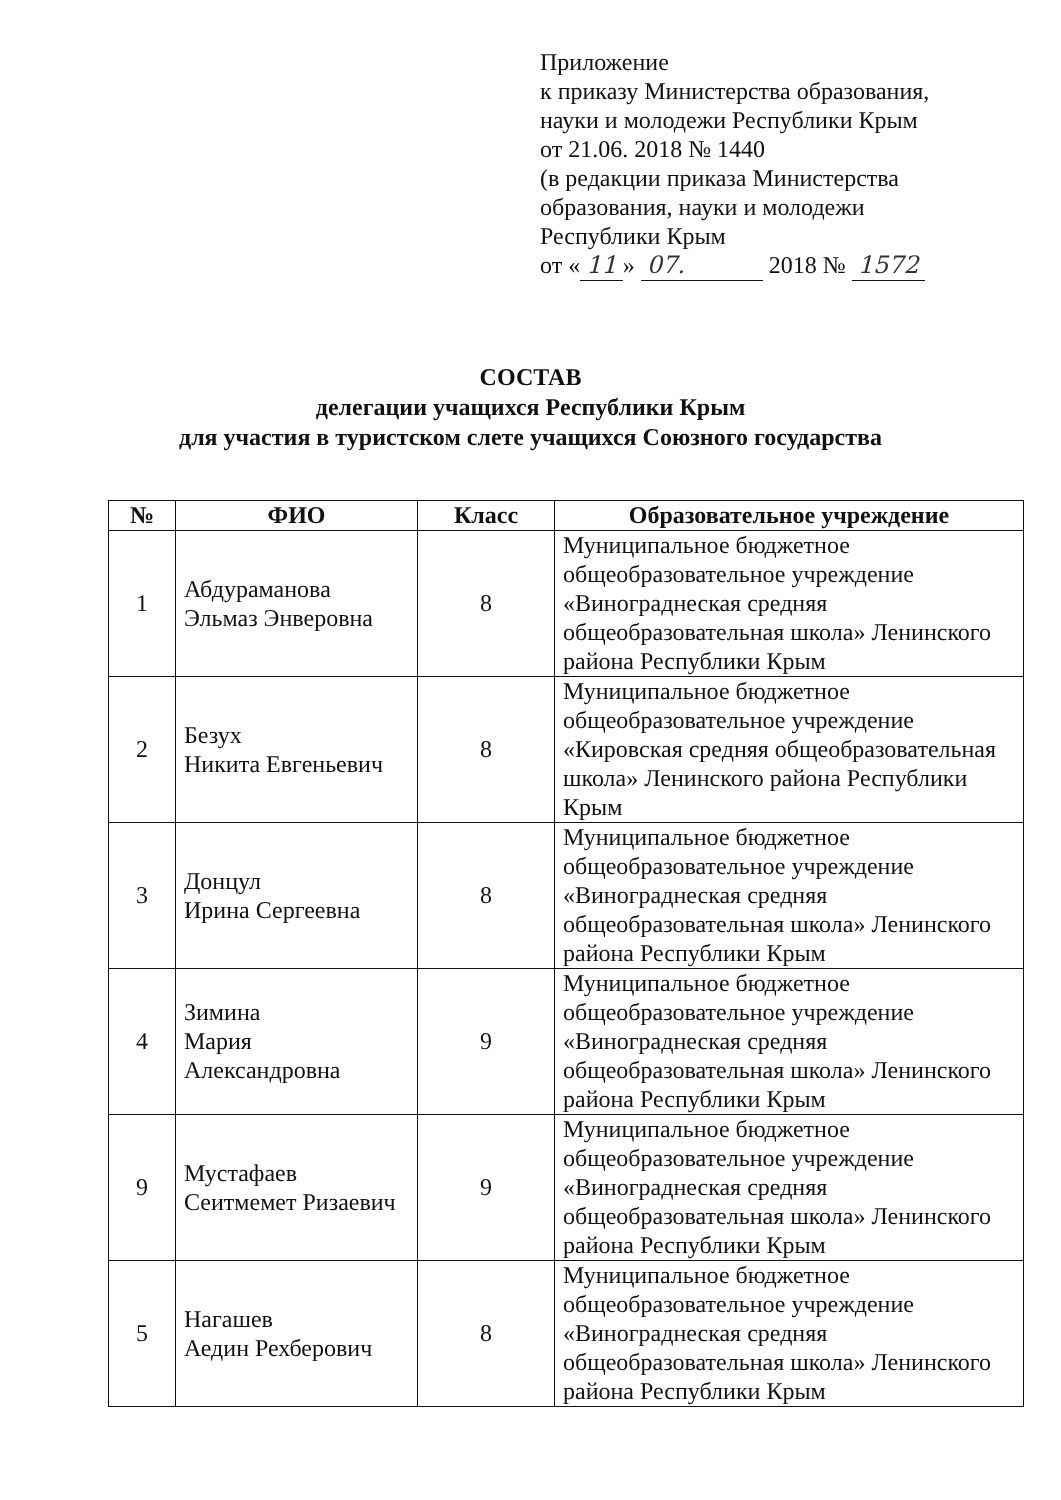Приложение
к приказу Министерства образования, науки и молодежи Республики Крым
от 21.06. 2018 № 1440
(в редакции приказа Министерства образования, науки и молодежи Республики Крым
от « 11 » 07. 2018 № 1572
СОСТАВ
делегации учащихся Республики Крым
для участия в туристском слете учащихся Союзного государства
| № | ФИО | Класс | Образовательное учреждение |
| --- | --- | --- | --- |
| 1 | Абдураманова Эльмаз Энверовна | 8 | Муниципальное бюджетное общеобразовательное учреждение «Винограднеская средняя общеобразовательная школа» Ленинского района Республики Крым |
| 2 | Безух Никита Евгеньевич | 8 | Муниципальное бюджетное общеобразовательное учреждение «Кировская средняя общеобразовательная школа» Ленинского района Республики Крым |
| 3 | Донцул Ирина Сергеевна | 8 | Муниципальное бюджетное общеобразовательное учреждение «Винограднеская средняя общеобразовательная школа» Ленинского района Республики Крым |
| 4 | Зимина Мария Александровна | 9 | Муниципальное бюджетное общеобразовательное учреждение «Винограднеская средняя общеобразовательная школа» Ленинского района Республики Крым |
| 9 | Мустафаев Сеитмемет Ризаевич | 9 | Муниципальное бюджетное общеобразовательное учреждение «Винограднеская средняя общеобразовательная школа» Ленинского района Республики Крым |
| 5 | Нагашев Аедин Рехберович | 8 | Муниципальное бюджетное общеобразовательное учреждение «Винограднеская средняя общеобразовательная школа» Ленинского района Республики Крым |